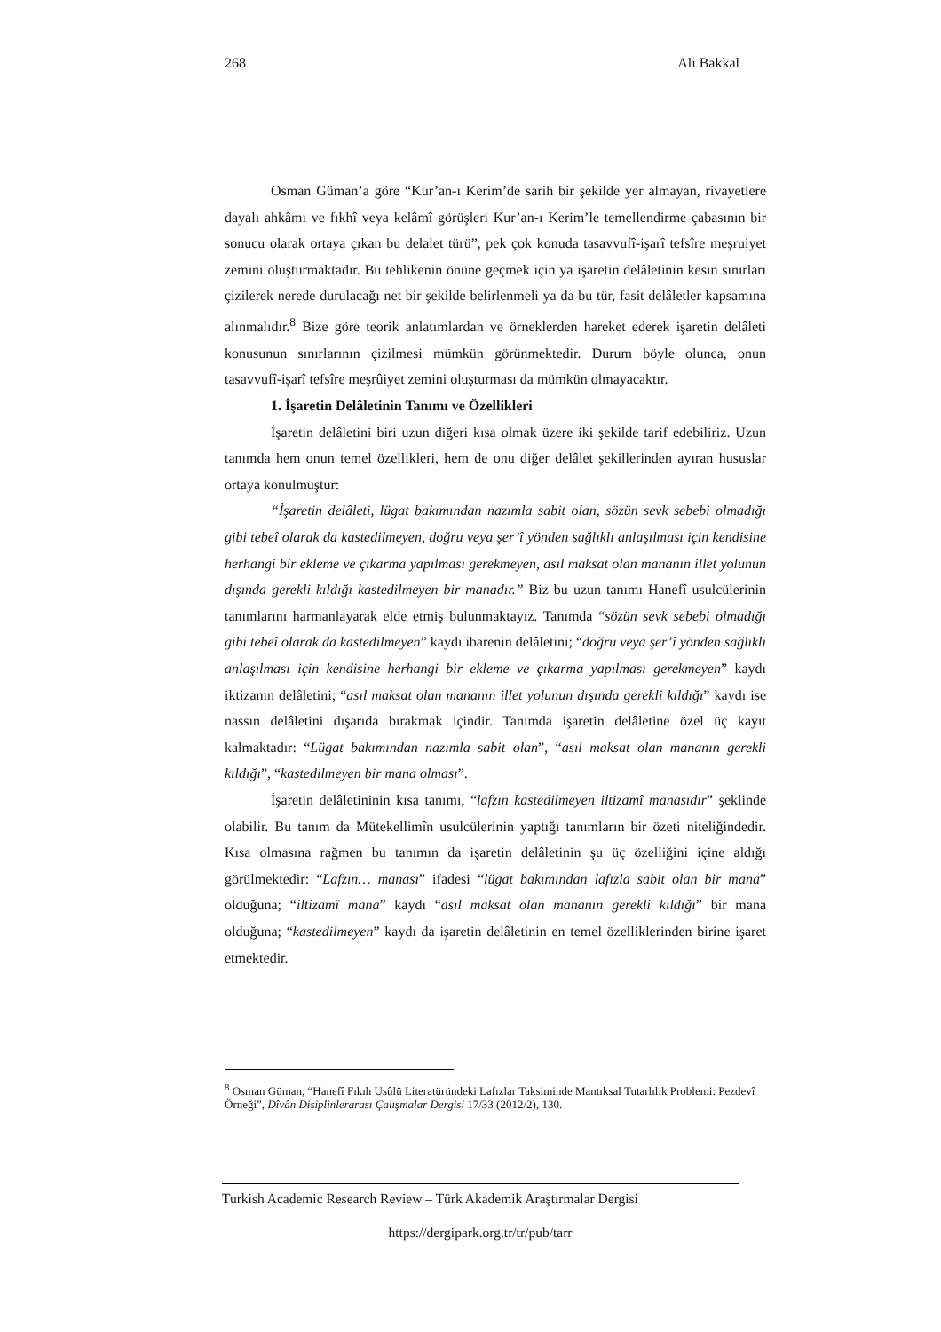268 Ali Bakkal
Osman Güman’a göre “Kur’an-ı Kerim’de sarih bir şekilde yer almayan, rivayetlere dayalı ahkâmı ve fıkhî veya kelâmî görüşleri Kur’an-ı Kerim’le temellendirme çabasının bir sonucu olarak ortaya çıkan bu delalet türü”, pek çok konuda tasavvufî-işarî tefsîre meşruiyet zemini oluşturmaktadır. Bu tehlikenin önüne geçmek için ya işaretin delâletinin kesin sınırları çizilerek nerede durulacağı net bir şekilde belirlenmeli ya da bu tür, fasit delâletler kapsamına alınmalıdır.<sup>8</sup> Bize göre teorik anlatımlardan ve örneklerden hareket ederek işaretin delâleti konusunun sınırlarının çizilmesi mümkün görünmektedir. Durum böyle olunca, onun tasavvufî-işarî tefsîre meşrûiyet zemini oluşturması da mümkün olmayacaktır.
1. İşaretin Delâletinin Tanımı ve Özellikleri
İşaretin delâletini biri uzun diğeri kısa olmak üzere iki şekilde tarif edebiliriz. Uzun tanımda hem onun temel özellikleri, hem de onu diğer delâlet şekillerinden ayıran hususlar ortaya konulmuştur:
“İşaretin delâleti, lügat bakımından nazımla sabit olan, sözün sevk sebebi olmadığı gibi tebeî olarak da kastedilmeyen, doğru veya şer’î yönden sağlıklı anlaşılması için kendisine herhangi bir ekleme ve çıkarma yapılması gerekmeyen, asıl maksat olan mananın illet yolunun dışında gerekli kıldığı kastedilmeyen bir manadır.” Biz bu uzun tanımı Hanefî usulcülerinin tanımlarını harmanlayarak elde etmiş bulunmaktayız. Tanımda “sözün sevk sebebi olmadığı gibi tebeî olarak da kastedilmeyen” kaydı ibarenin delâletini; “doğru veya şer’î yönden sağlıklı anlaşılması için kendisine herhangi bir ekleme ve çıkarma yapılması gerekmeyen” kaydı iktizanın delâletini; “asıl maksat olan mananın illet yolunun dışında gerekli kıldığı” kaydı ise nassın delâletini dışarıda bırakmak içindir. Tanımda işaretin delâletine özel üç kayıt kalmaktadır: “Lügat bakımından nazımla sabit olan”, “asıl maksat olan mananın gerekli kıldığı”, “kastedilmeyen bir mana olması”.
İşaretin delâletininin kısa tanımı, “lafzın kastedilmeyen iltizamî manasıdır” şeklinde olabilir. Bu tanım da Mütekellimîn usulcülerinin yaptığı tanımların bir özeti niteliğindedir. Kısa olmasına rağmen bu tanımın da işaretin delâletinin şu üç özelliğini içine aldığı görülmektedir: “Lafzın… manası” ifadesi “lügat bakımından lafızla sabit olan bir mana” olduğuna; “iltizamî mana” kaydı “asıl maksat olan mananın gerekli kıldığı” bir mana olduğuna; “kastedilmeyen” kaydı da işaretin delâletinin en temel özelliklerinden birine işaret etmektedir.
<sup>8</sup> Osman Güman, “Hanefî Fıkıh Usûlü Literatüründeki Lafızlar Taksiminde Mantıksal Tutarlılık Problemi: Pezdevî Örneği”, Dîvân Disiplinlerarası Çalışmalar Dergisi 17/33 (2012/2), 130.
Turkish Academic Research Review – Türk Akademik Araştırmalar Dergisi
https://dergipark.org.tr/tr/pub/tarr